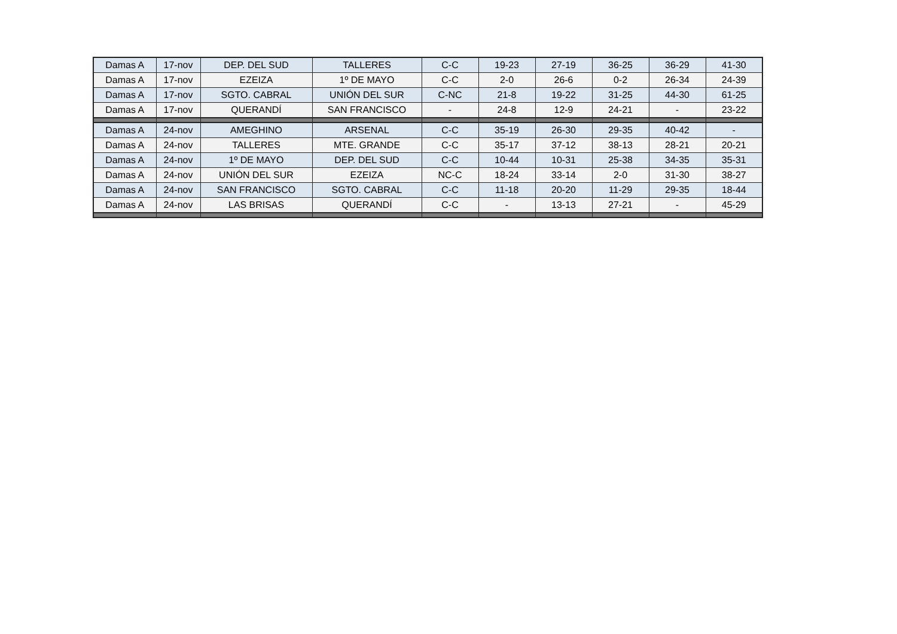| Damas A | 17-nov | DEP. DEL SUD | TALLERES | C-C | 19-23 | 27-19 | 36-25 | 36-29 | 41-30 |
| Damas A | 17-nov | EZEIZA | 1º DE MAYO | C-C | 2-0 | 26-6 | 0-2 | 26-34 | 24-39 |
| Damas A | 17-nov | SGTO. CABRAL | UNIÓN DEL SUR | C-NC | 21-8 | 19-22 | 31-25 | 44-30 | 61-25 |
| Damas A | 17-nov | QUERANDÍ | SAN FRANCISCO | - | 24-8 | 12-9 | 24-21 | - | 23-22 |
| Damas A | 24-nov | AMEGHINO | ARSENAL | C-C | 35-19 | 26-30 | 29-35 | 40-42 | - |
| Damas A | 24-nov | TALLERES | MTE. GRANDE | C-C | 35-17 | 37-12 | 38-13 | 28-21 | 20-21 |
| Damas A | 24-nov | 1º DE MAYO | DEP. DEL SUD | C-C | 10-44 | 10-31 | 25-38 | 34-35 | 35-31 |
| Damas A | 24-nov | UNIÓN DEL SUR | EZEIZA | NC-C | 18-24 | 33-14 | 2-0 | 31-30 | 38-27 |
| Damas A | 24-nov | SAN FRANCISCO | SGTO. CABRAL | C-C | 11-18 | 20-20 | 11-29 | 29-35 | 18-44 |
| Damas A | 24-nov | LAS BRISAS | QUERANDÍ | C-C | - | 13-13 | 27-21 | - | 45-29 |